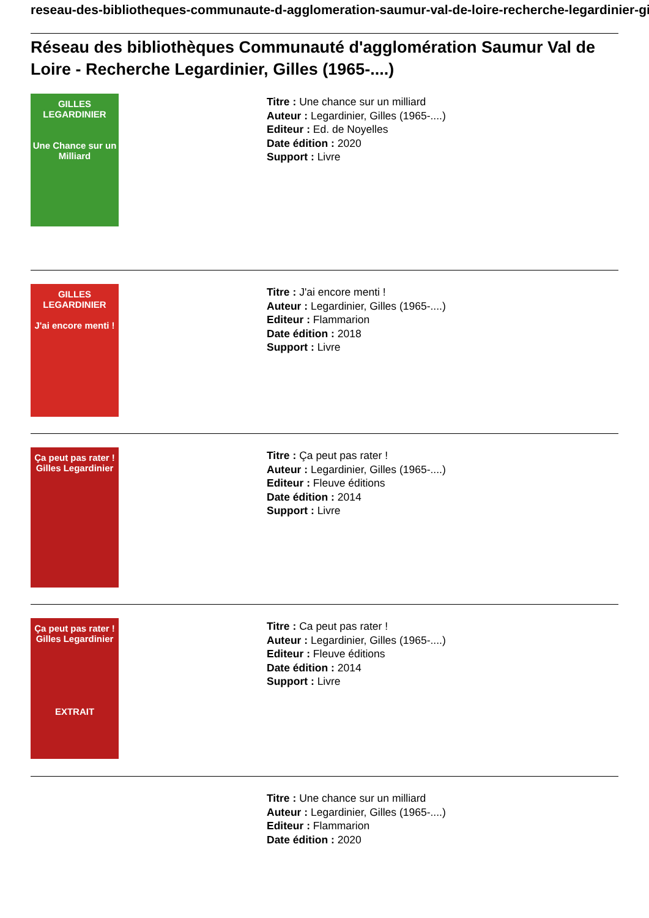reseau-des-bibliotheques-communaute-d-agglomeration-saumur-val-de-loire-recherche-legardinier-gilles
Réseau des bibliothèques Communauté d'agglomération Saumur Val de Loire - Recherche Legardinier, Gilles (1965-....)
GILLES
LEGARDINIER
Une Chance sur un Milliard
Titre : Une chance sur un milliard
Auteur : Legardinier, Gilles (1965-....)
Editeur : Ed. de Noyelles
Date édition : 2020
Support : Livre
GILLES
LEGARDINIER
J'ai encore menti !
Titre : J'ai encore menti !
Auteur : Legardinier, Gilles (1965-....)
Editeur : Flammarion
Date édition : 2018
Support : Livre
Ça peut pas rater !
Gilles Legardinier
Titre : Ça peut pas rater !
Auteur : Legardinier, Gilles (1965-....)
Editeur : Fleuve éditions
Date édition : 2014
Support : Livre
Ça peut pas rater !
Gilles Legardinier
EXTRAIT
Titre : Ca peut pas rater !
Auteur : Legardinier, Gilles (1965-....)
Editeur : Fleuve éditions
Date édition : 2014
Support : Livre
Titre : Une chance sur un milliard
Auteur : Legardinier, Gilles (1965-....)
Editeur : Flammarion
Date édition : 2020